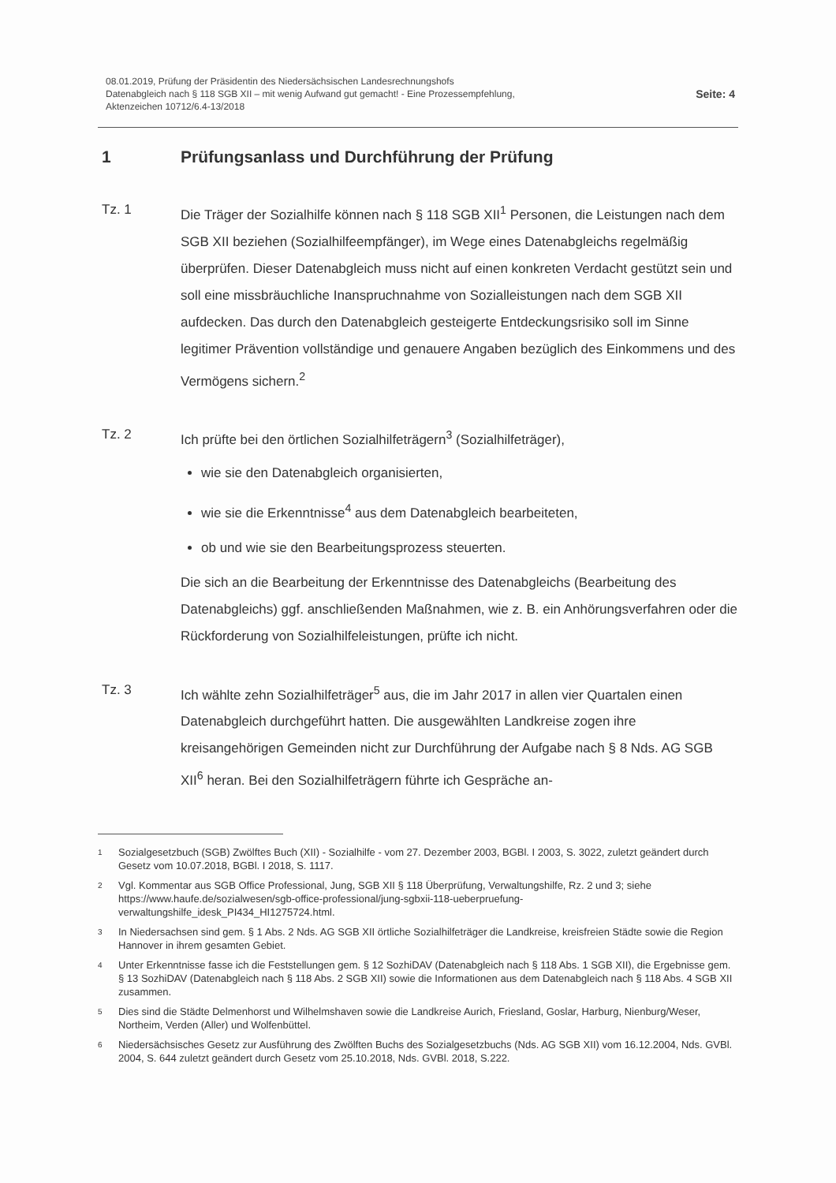08.01.2019, Prüfung der Präsidentin des Niedersächsischen Landesrechnungshofs
Datenabgleich nach § 118 SGB XII – mit wenig Aufwand gut gemacht! - Eine Prozessempfehlung,
Aktenzeichen 10712/6.4-13/2018
Seite: 4
1 Prüfungsanlass und Durchführung der Prüfung
Tz. 1 Die Träger der Sozialhilfe können nach § 118 SGB XII<sup>1</sup> Personen, die Leistungen nach dem SGB XII beziehen (Sozialhilfeempfänger), im Wege eines Datenabgleichs regelmäßig überprüfen. Dieser Datenabgleich muss nicht auf einen konkreten Verdacht gestützt sein und soll eine missbräuchliche Inanspruchnahme von Sozialleistungen nach dem SGB XII aufdecken. Das durch den Datenabgleich gesteigerte Entdeckungsrisiko soll im Sinne legitimer Prävention vollständige und genauere Angaben bezüglich des Einkommens und des Vermögens sichern.<sup>2</sup>
Tz. 2 Ich prüfte bei den örtlichen Sozialhilfeträgern<sup>3</sup> (Sozialhilfeträger),
wie sie den Datenabgleich organisierten,
wie sie die Erkenntnisse<sup>4</sup> aus dem Datenabgleich bearbeiteten,
ob und wie sie den Bearbeitungsprozess steuerten.
Die sich an die Bearbeitung der Erkenntnisse des Datenabgleichs (Bearbeitung des Datenabgleichs) ggf. anschließenden Maßnahmen, wie z. B. ein Anhörungsverfahren oder die Rückforderung von Sozialhilfeleistungen, prüfte ich nicht.
Tz. 3 Ich wählte zehn Sozialhilfeträger<sup>5</sup> aus, die im Jahr 2017 in allen vier Quartalen einen Datenabgleich durchgeführt hatten. Die ausgewählten Landkreise zogen ihre kreisangehörigen Gemeinden nicht zur Durchführung der Aufgabe nach § 8 Nds. AG SGB XII<sup>6</sup> heran. Bei den Sozialhilfeträgern führte ich Gespräche an-
1
Sozialgesetzbuch (SGB) Zwölftes Buch (XII) - Sozialhilfe - vom 27. Dezember 2003, BGBl. I 2003, S. 3022, zuletzt geändert durch Gesetz vom 10.07.2018, BGBl. I 2018, S. 1117.
2
Vgl. Kommentar aus SGB Office Professional, Jung, SGB XII § 118 Überprüfung, Verwaltungshilfe, Rz. 2 und 3; siehe https://www.haufe.de/sozialwesen/sgb-office-professional/jung-sgbxii-118-ueberpruefung-verwaltungshilfe_idesk_PI434_HI1275724.html.
3
In Niedersachsen sind gem. § 1 Abs. 2 Nds. AG SGB XII örtliche Sozialhilfeträger die Landkreise, kreisfreien Städte sowie die Region Hannover in ihrem gesamten Gebiet.
4
Unter Erkenntnisse fasse ich die Feststellungen gem. § 12 SozhiDAV (Datenabgleich nach § 118 Abs. 1 SGB XII), die Ergebnisse gem. § 13 SozhiDAV (Datenabgleich nach § 118 Abs. 2 SGB XII) sowie die Informationen aus dem Datenabgleich nach § 118 Abs. 4 SGB XII zusammen.
5
Dies sind die Städte Delmenhorst und Wilhelmshaven sowie die Landkreise Aurich, Friesland, Goslar, Harburg, Nienburg/Weser, Northeim, Verden (Aller) und Wolfenbüttel.
6
Niedersächsisches Gesetz zur Ausführung des Zwölften Buchs des Sozialgesetzbuchs (Nds. AG SGB XII) vom 16.12.2004, Nds. GVBl. 2004, S. 644 zuletzt geändert durch Gesetz vom 25.10.2018, Nds. GVBl. 2018, S.222.